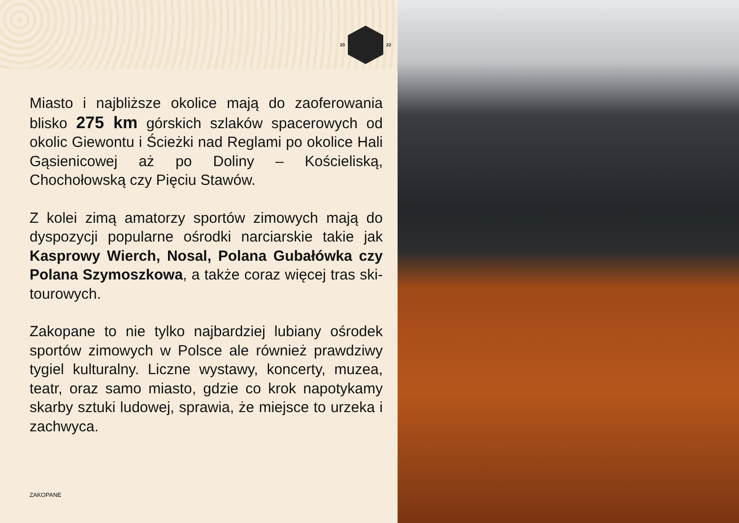20 22
Miasto i najbliższe okolice mają do zaoferowania blisko 275 km górskich szlaków spacerowych od okolic Giewontu i Ścieżki nad Reglami po okolice Hali Gąsienicowej aż po Doliny – Kościeliską, Chochołowską czy Pięciu Stawów.
Z kolei zimą amatorzy sportów zimowych mają do dyspozycji popularne ośrodki narciarskie takie jak Kasprowy Wierch, Nosal, Polana Gubałówka czy Polana Szymoszkowa, a także coraz więcej tras ski-tourowych.
Zakopane to nie tylko najbardziej lubiany ośrodek sportów zimowych w Polsce ale również prawdziwy tygiel kulturalny. Liczne wystawy, koncerty, muzea, teatr, oraz samo miasto, gdzie co krok napotykamy skarby sztuki ludowej, sprawia, że miejsce to urzeka i zachwyca.
ZAKOPANE